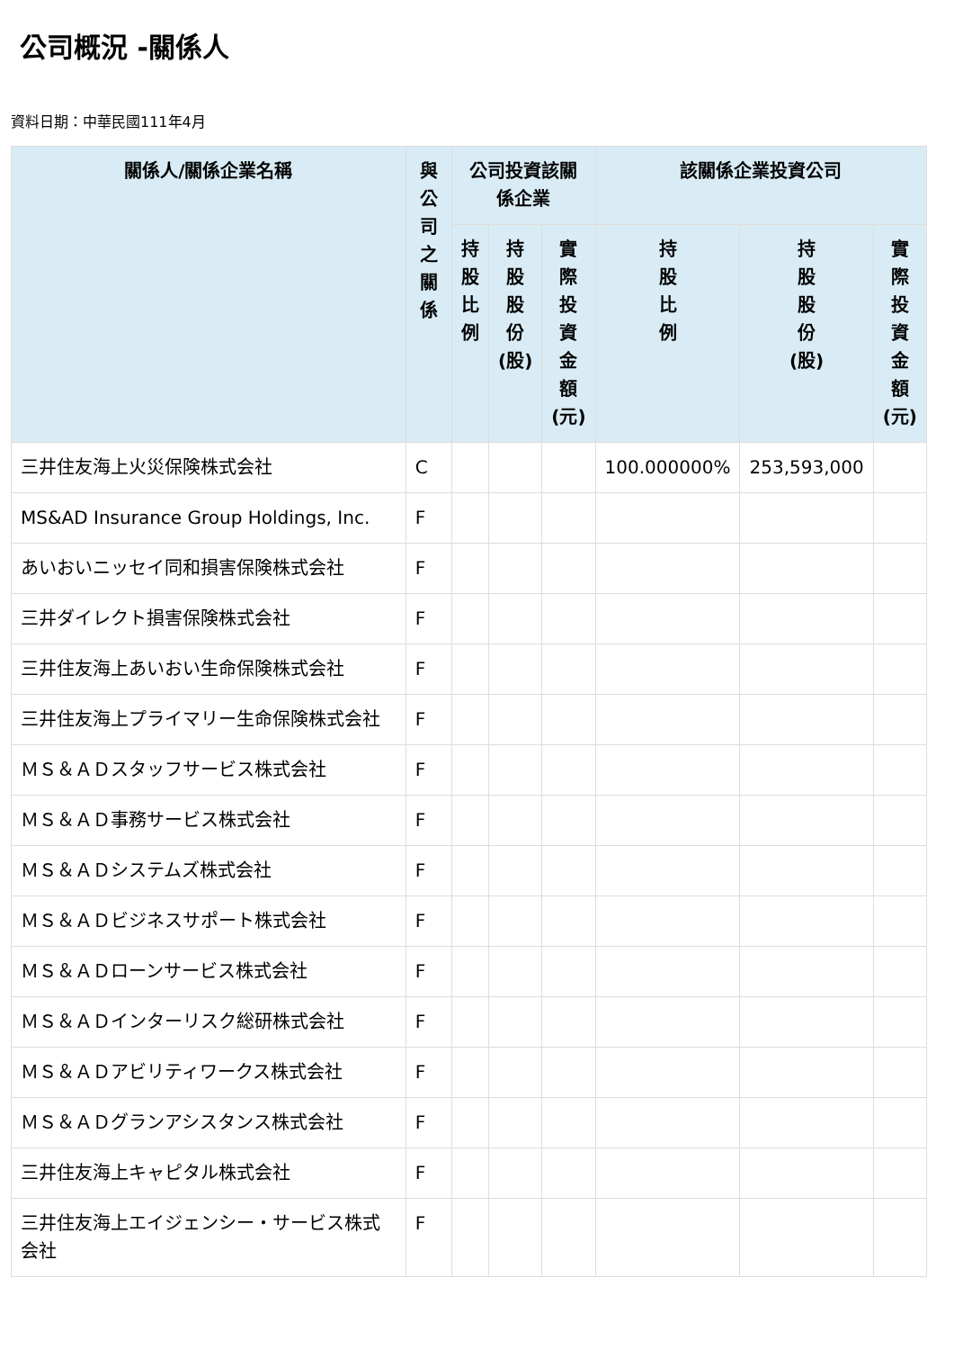公司概況 -關係人
資料日期：中華民國111年4月
| 關係人/關係企業名稱 | 與 公 司 之 關 係 | 公司投資該關係企業 | | | 該關係企業投資公司 | | |
| --- | --- | --- | --- | --- | --- | --- | --- |
| | | 持 股 比 例 | 持 股 股 份 (股) | 實 際 投 資 金 額 (元) | 持 股 比 例 | 持 股 股 份 (股) | 實際投資金額(元) |
| 三井住友海上火災保険株式会社 | C | | | | 100.000000% | 253,593,000 | |
| MS&AD Insurance Group Holdings, Inc. | F | | | | | | |
| あいおいニッセイ同和損害保険株式会社 | F | | | | | | |
| 三井ダイレクト損害保険株式会社 | F | | | | | | |
| 三井住友海上あいおい生命保険株式会社 | F | | | | | | |
| 三井住友海上プライマリー生命保険株式会社 | F | | | | | | |
| ＭＳ＆ＡＤスタッフサービス株式会社 | F | | | | | | |
| ＭＳ＆ＡＤ事務サービス株式会社 | F | | | | | | |
| ＭＳ＆ＡＤシステムズ株式会社 | F | | | | | | |
| ＭＳ＆ＡＤビジネスサポート株式会社 | F | | | | | | |
| ＭＳ＆ＡＤローンサービス株式会社 | F | | | | | | |
| ＭＳ＆ＡＤインターリスク総研株式会社 | F | | | | | | |
| ＭＳ＆ＡＤアビリティワークス株式会社 | F | | | | | | |
| ＭＳ＆ＡＤグランアシスタンス株式会社 | F | | | | | | |
| 三井住友海上キャピタル株式会社 | F | | | | | | |
| 三井住友海上エイジェンシー・サービス株式会社 | F | | | | | | |